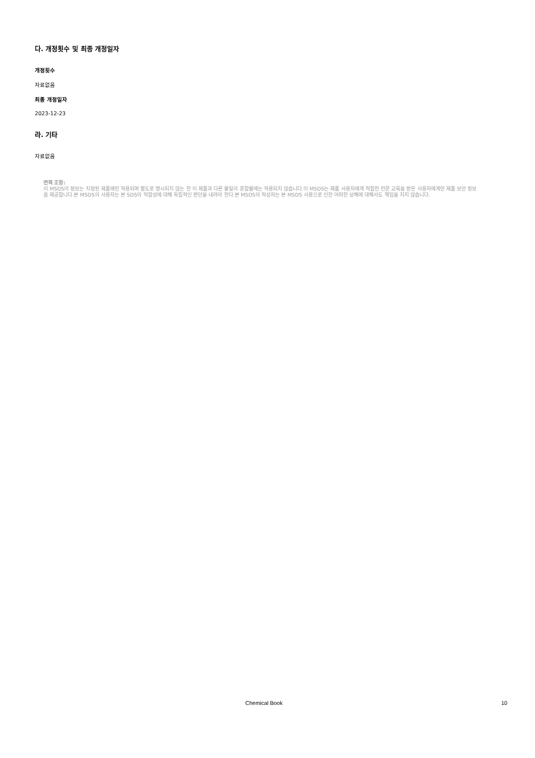다. 개정횟수 및 최종 개정일자
개정횟수
자료없음
최종 개정일자
2023-12-23
라. 기타
자료없음
면책 조항:
이 MSDS의 정보는 지정된 제품에만 적용되며 별도로 명시되지 않는 한 이 제품과 다른 물질의 혼합물에는 적용되지 않습니다.이 MSDS는 제품 사용자에게 적합한 전문 교육을 받은 사용자에게만 제품 보안 정보를 제공합니다.본 MSDS의 사용자는 본 SDS의 적합성에 대해 독립적인 판단을 내려야 한다.본 MSDS의 작성자는 본 MSDS 사용으로 인한 어떠한 상해에 대해서도 책임을 지지 않습니다.
Chemical Book 10